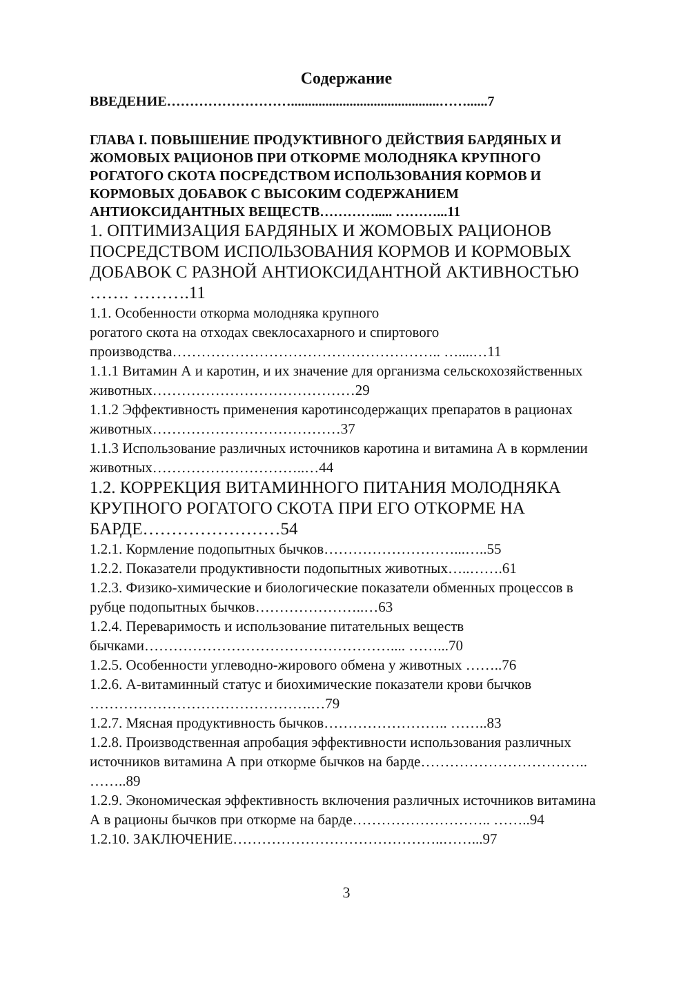Содержание
ВВЕДЕНИЕ………………………...........................................……......7
ГЛАВА I. ПОВЫШЕНИЕ ПРОДУКТИВНОГО ДЕЙСТВИЯ БАРДЯНЫХ И ЖОМОВЫХ РАЦИОНОВ ПРИ ОТКОРМЕ МОЛОДНЯКА КРУПНОГО РОГАТОГО СКОТА ПОСРЕДСТВОМ ИСПОЛЬЗОВАНИЯ КОРМОВ И КОРМОВЫХ ДОБАВОК С ВЫСОКИМ СОДЕРЖАНИЕМ АНТИОКСИДАНТНЫХ ВЕЩЕСТВ…………..... ………...11
1. ОПТИМИЗАЦИЯ БАРДЯНЫХ И ЖОМОВЫХ РАЦИОНОВ ПОСРЕДСТВОМ ИСПОЛЬЗОВАНИЯ КОРМОВ И КОРМОВЫХ ДОБАВОК С РАЗНОЙ АНТИОКСИДАНТНОЙ АКТИВНОСТЬЮ ……. ……….11
1.1. Особенности откорма молодняка крупного
рогатого скота на отходах свеклосахарного и спиртового производства……………………………………………….. …....…11
1.1.1 Витамин А и каротин, и их значение для организма сельскохозяйственных животных……………………………………29
1.1.2 Эффективность применения каротинсодержащих препаратов в рационах животных…………………………………37
1.1.3 Использование различных источников каротина и витамина А в кормлении животных…………………………..…44
1.2. КОРРЕКЦИЯ ВИТАМИННОГО ПИТАНИЯ МОЛОДНЯКА КРУПНОГО РОГАТОГО СКОТА ПРИ ЕГО ОТКОРМЕ НА БАРДЕ……………………54
1.2.1. Кормление подопытных бычков………………………...…..55
1.2.2. Показатели продуктивности подопытных животных…..…….61
1.2.3. Физико-химические и биологические показатели обменных процессов в рубце подопытных бычков…………………..…63
1.2.4. Переваримость и использование питательных веществ бычками…………………………………………….... ……...70
1.2.5. Особенности углеводно-жирового обмена у животных ……..76
1.2.6. А-витаминный статус и биохимические показатели крови бычков ……………………………………….…79
1.2.7. Мясная продуктивность бычков…………………….. ……..83
1.2.8. Производственная апробация эффективности использования различных источников витамина А при откорме бычков на барде…………………………….. ……..89
1.2.9. Экономическая эффективность включения различных источников витамина А в рационы бычков при откорме на барде……………………….. ……..94
1.2.10. ЗАКЛЮЧЕНИЕ……………………………………..……...97
3